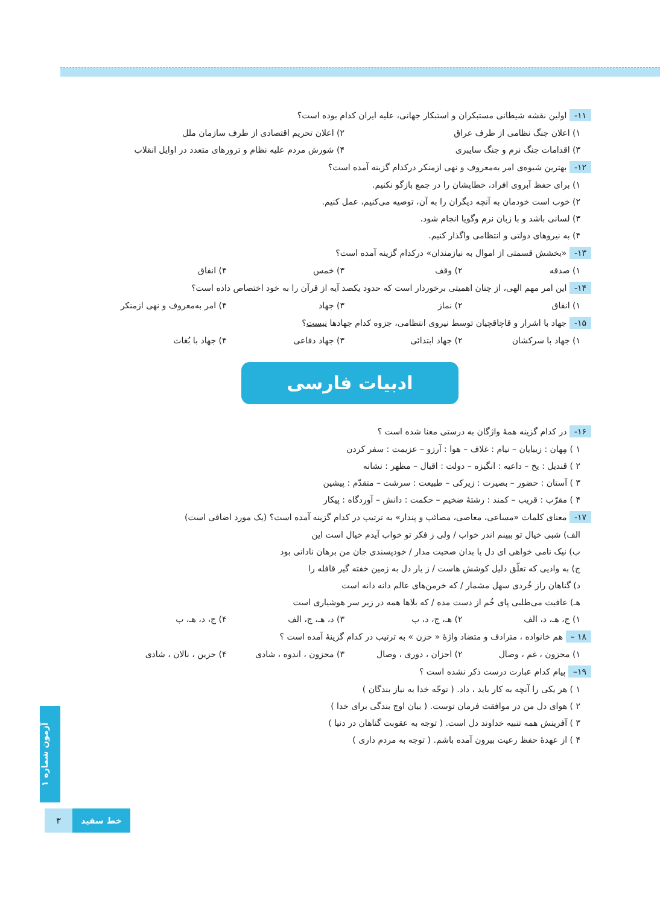۱۱- اولین نقشه شیطانی مستبکران و استبکار جهانی، علیه ایران کدام بوده است؟
۱) اعلان جنگ نظامی از طرف عراق ۲) اعلان تحریم اقتصادی از طرف سازمان ملل
۳) اقدامات جنگ نرم و جنگ سایبری ۴) شورش مردم علیه نظام و ترورهای متعدد در اوایل انقلاب
۱۲- بهترین شیوه‌ی امر به‌معروف و نهی ازمنکر درکدام گزینه آمده است؟
۱) برای حفظ آبروی افراد، خطایشان را در جمع بازگو نکنیم.
۲) خوب است خودمان به آنچه دیگران را به آن، توصیه می‌کنیم، عمل کنیم.
۳) لسانی باشد و با زبان نرم وگویا انجام شود.
۴) به نیروهای دولتی و انتظامی واگذار کنیم.
۱۳- «بخشش قسمتی از اموال به نیازمندان» درکدام گزینه آمده است؟
۱) صدقه ۲) وقف ۳) خمس ۴) انفاق
۱۴- این امر مهم الهی، از چنان اهمیتی برخوردار است که حدود یکصد آیه از قرآن را به خود اختصاص داده است؟
۱) انفاق ۲) نماز ۳) جهاد ۴) امر به‌معروف و نهی ازمنکر
۱۵- جهاد با اشرار و قاچاقچیان توسط نیروی انتظامی، جزوه کدام جهادها نیست؟
۱) جهاد با سرکشان ۲) جهاد ابتدائی ۳) جهاد دفاعی ۴) جهاد با بُغات
ادبیات فارسی
۱۶- در کدام گزینه همهٔ واژگان به درستی معنا شده است ؟
۱ ) مِهان : زیبایان – نیام : غلاف – هوا : آرزو – عزیمت : سفر کردن
۲ ) قندیل : یخ – داعیه : انگیزه – دولت : اقبال – مظهر : نشانه
۳ ) آستان : حضور – بصیرت : زیرکی – طبیعت : سرشت – متقدّم : پیشین
۴ ) مقرّب : قریب – کمند : رشتهٔ ضخیم – حکمت : دانش – آوردگاه : پیکار
۱۷- معنای کلمات «مساعی، معاصی، مصائب و پندار» به ترتیب در کدام گزینه آمده است؟ (یک مورد اضافی است)
الف) شبی خیال تو ببینم اندر خواب / ولی ز فکر تو خواب آیدم خیال است این
ب) نیک نامی خواهی ای دل با بدان صحبت مدار / خودپسندی جان من برهان نادانی بود
ج) به وادیی که تعلّق دلیل کوشش هاست / ز یار دل به زمین خفته گیر قافله را
د) گناهان راز خُردی سهل مشمار / که خرمن‌های عالم دانه دانه است
هـ) عافیت می‌طلبی پای خُم از دست مده / که بلاها همه در زیر سر هوشیاری است
۱) ج، هـ، د، الف ۲) هـ، ج، د، ب ۳) د، هـ، ج، الف ۴) ج، د، هـ، ب
۱۸ – هم خانواده ، مترادف و متضاد واژهٔ « حزن » به ترتیب در کدام گزینهٔ آمده است ؟
۱) محزون ، غم ، وصال ۲) احزان ، دوری ، وصال ۳) محزون ، اندوه ، شادی ۴) حزین ، نالان ، شادی
۱۹– پیام کدام عبارت درست ذکر نشده است ؟
۱ ) هر یکی را آنچه به کار باید ، داد. ( توجّه خدا به نیاز بندگان )
۲ ) هوای دل من در موافقت فرمان توست. ( بیان اوج بندگی برای خدا )
۳ ) آفرینش همه تنبیه خداوند دل است. ( توجه به عقوبت گناهان در دنیا )
۴ ) از عهدهٔ حفظ رعیت بیرون آمده باشم. ( توجه به مردم داری )
آزمون شماره ۱
۳ خط سفید